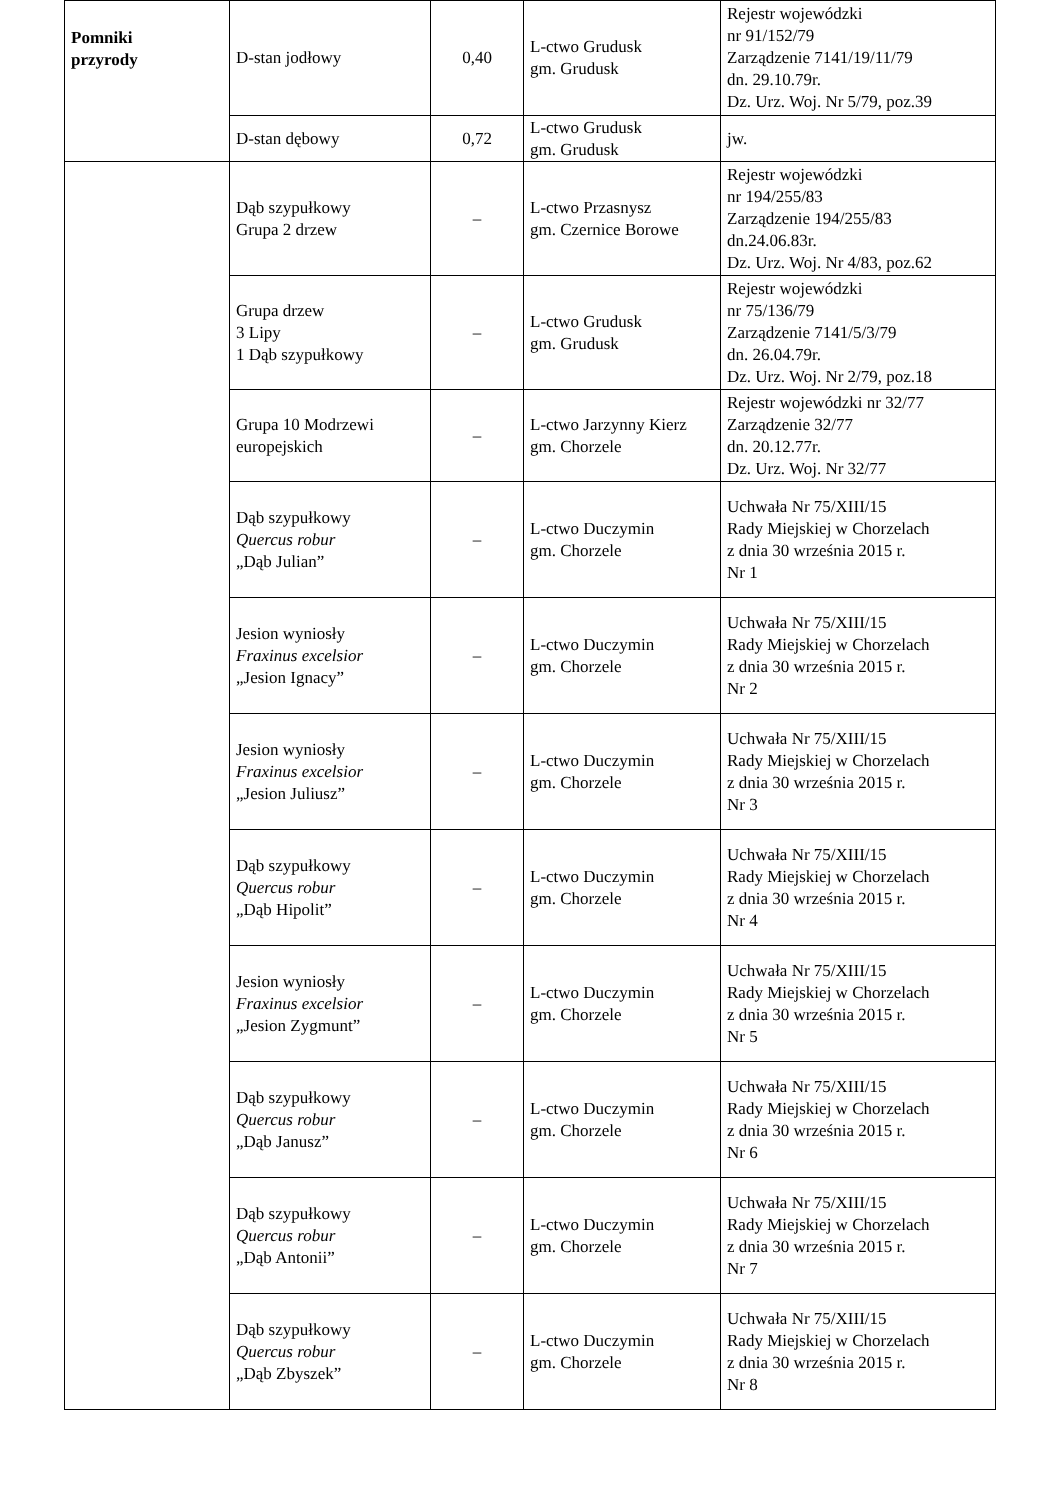| Pomniki przyrody | D-stan jodłowy | 0,40 | L-ctwo Grudusk gm. Grudusk | Rejestr wojewódzki nr 91/152/79 Zarządzenie 7141/19/11/79 dn. 29.10.79r. Dz. Urz. Woj. Nr 5/79, poz.39 |
| | D-stan dębowy | 0,72 | L-ctwo Grudusk gm. Grudusk | jw. |
| | Dąb szypułkowy Grupa 2 drzew | – | L-ctwo Przasnysz gm. Czernice Borowe | Rejestr wojewódzki nr 194/255/83 Zarządzenie 194/255/83 dn.24.06.83r. Dz. Urz. Woj. Nr 4/83, poz.62 |
| | Grupa drzew 3 Lipy 1 Dąb szypułkowy | – | L-ctwo Grudusk gm. Grudusk | Rejestr wojewódzki nr 75/136/79 Zarządzenie 7141/5/3/79 dn. 26.04.79r. Dz. Urz. Woj. Nr 2/79, poz.18 |
| | Grupa 10 Modrzewi europejskich | – | L-ctwo Jarzynny Kierz gm. Chorzele | Rejestr wojewódzki nr 32/77 Zarządzenie 32/77 dn. 20.12.77r. Dz. Urz. Woj. Nr 32/77 |
| | Dąb szypułkowy Quercus robur „Dąb Julian” | – | L-ctwo Duczymin gm. Chorzele | Uchwała Nr 75/XIII/15 Rady Miejskiej w Chorzelach z dnia 30 września 2015 r. Nr 1 |
| | Jesion wyniosły Fraxinus excelsior „Jesion Ignacy” | – | L-ctwo Duczymin gm. Chorzele | Uchwała Nr 75/XIII/15 Rady Miejskiej w Chorzelach z dnia 30 września 2015 r. Nr 2 |
| | Jesion wyniosły Fraxinus excelsior „Jesion Juliusz” | – | L-ctwo Duczymin gm. Chorzele | Uchwała Nr 75/XIII/15 Rady Miejskiej w Chorzelach z dnia 30 września 2015 r. Nr 3 |
| | Dąb szypułkowy Quercus robur „Dąb Hipolit” | – | L-ctwo Duczymin gm. Chorzele | Uchwała Nr 75/XIII/15 Rady Miejskiej w Chorzelach z dnia 30 września 2015 r. Nr 4 |
| | Jesion wyniosły Fraxinus excelsior „Jesion Zygmunt” | – | L-ctwo Duczymin gm. Chorzele | Uchwała Nr 75/XIII/15 Rady Miejskiej w Chorzelach z dnia 30 września 2015 r. Nr 5 |
| | Dąb szypułkowy Quercus robur „Dąb Janusz” | – | L-ctwo Duczymin gm. Chorzele | Uchwała Nr 75/XIII/15 Rady Miejskiej w Chorzelach z dnia 30 września 2015 r. Nr 6 |
| | Dąb szypułkowy Quercus robur „Dąb Antonii” | – | L-ctwo Duczymin gm. Chorzele | Uchwała Nr 75/XIII/15 Rady Miejskiej w Chorzelach z dnia 30 września 2015 r. Nr 7 |
| | Dąb szypułkowy Quercus robur „Dąb Zbyszek” | – | L-ctwo Duczymin gm. Chorzele | Uchwała Nr 75/XIII/15 Rady Miejskiej w Chorzelach z dnia 30 września 2015 r. Nr 8 |